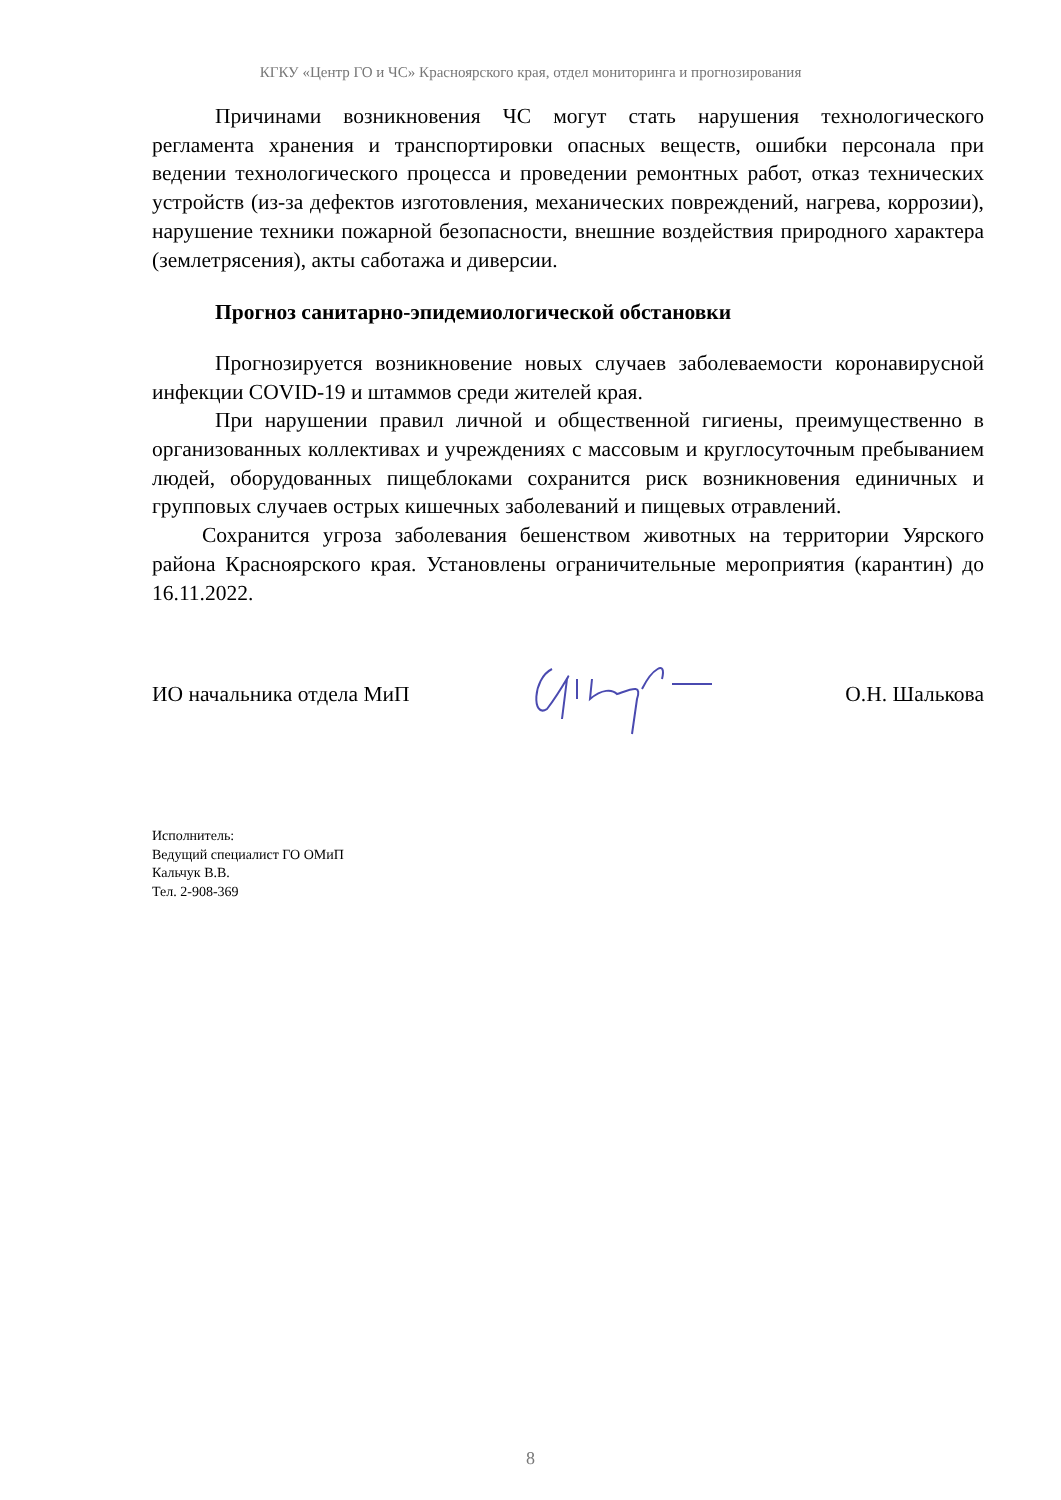КГКУ «Центр ГО и ЧС» Красноярского края, отдел мониторинга и прогнозирования
Причинами возникновения ЧС могут стать нарушения технологического регламента хранения и транспортировки опасных веществ, ошибки персонала при ведении технологического процесса и проведении ремонтных работ, отказ технических устройств (из-за дефектов изготовления, механических повреждений, нагрева, коррозии), нарушение техники пожарной безопасности, внешние воздействия природного характера (землетрясения), акты саботажа и диверсии.
Прогноз санитарно-эпидемиологической обстановки
Прогнозируется возникновение новых случаев заболеваемости коронавирусной инфекции COVID-19 и штаммов среди жителей края.
При нарушении правил личной и общественной гигиены, преимущественно в организованных коллективах и учреждениях с массовым и круглосуточным пребыванием людей, оборудованных пищеблоками сохранится риск возникновения единичных и групповых случаев острых кишечных заболеваний и пищевых отравлений.
Сохранится угроза заболевания бешенством животных на территории Уярского района Красноярского края. Установлены ограничительные мероприятия (карантин) до 16.11.2022.
ИО начальника отдела МиП О.Н. Шалькова
Исполнитель:
Ведущий специалист ГО ОМиП
Кальчук В.В.
Тел. 2-908-369
8